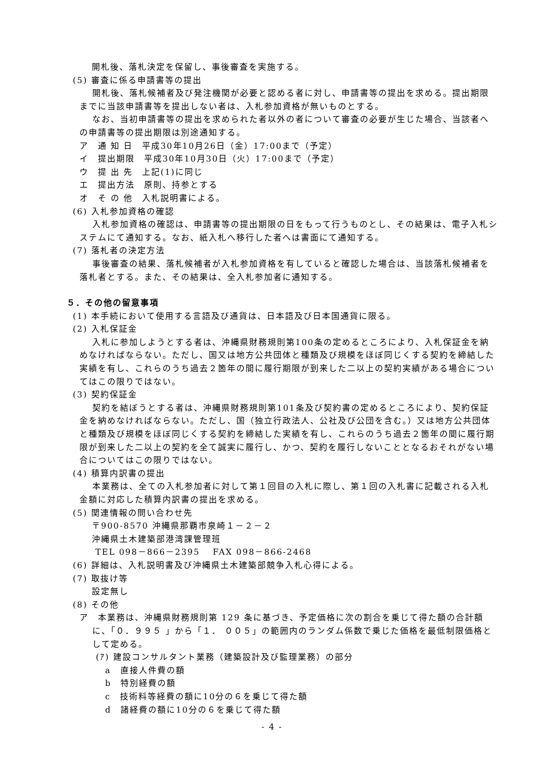開札後、落札決定を保留し、事後審査を実施する。
(5) 審査に係る申請書等の提出
開札後、落札候補者及び発注機関が必要と認める者に対し、申請書等の提出を求める。提出期限までに当該申請書等を提出しない者は、入札参加資格が無いものとする。
なお、当初申請書等の提出を求められた者以外の者について審査の必要が生じた場合、当該者への申請書等の提出期限は別途通知する。
ア　通 知 日　平成30年10月26日（金）17:00まで（予定）
イ　提出期限　平成30年10月30日（火）17:00まで（予定）
ウ　提 出 先　上記(1)に同じ
エ　提出方法　原則、持参とする
オ　そ の 他　入札説明書による。
(6) 入札参加資格の確認
入札参加資格の確認は、申請書等の提出期限の日をもって行うものとし、その結果は、電子入札システムにて通知する。なお、紙入札へ移行した者へは書面にて通知する。
(7) 落札者の決定方法
事後審査の結果、落札候補者が入札参加資格を有していると確認した場合は、当該落札候補者を落札者とする。また、その結果は、全入札参加者に通知する。
５．その他の留意事項
(1) 本手続において使用する言語及び通貨は、日本語及び日本国通貨に限る。
(2) 入札保証金
入札に参加しようとする者は、沖縄県財務規則第100条の定めるところにより、入札保証金を納めなければならない。ただし、国又は地方公共団体と種類及び規模をほぼ同じくする契約を締結した実績を有し、これらのうち過去２箇年の間に履行期限が到来した二以上の契約実績がある場合についてはこの限りではない。
(3) 契約保証金
契約を結ぼうとする者は、沖縄県財務規則第101条及び契約書の定めるところにより、契約保証金を納めなければならない。ただし、国（独立行政法人、公社及び公団を含む。）又は地方公共団体と種類及び規模をほぼ同じくする契約を締結した実績を有し、これらのうち過去２箇年の間に履行期限が到来した二以上の契約を全て誠実に履行し、かつ、契約を履行しないこととなるおそれがない場合についてはこの限りではない。
(4) 積算内訳書の提出
本業務は、全ての入札参加者に対して第１回目の入札に際し、第１回の入札書に記載される入札金額に対応した積算内訳書の提出を求める。
(5) 関連情報の問い合わせ先
〒900-8570 沖縄県那覇市泉崎１－２－２
沖縄県土木建築部港湾課管理班
TEL 098－866－2395　 FAX 098－866-2468
(6) 詳細は、入札説明書及び沖縄県土木建築部競争入札心得による。
(7) 取抜け等
設定無し
(8) その他
ア　本業務は、沖縄県財務規則第 129 条に基づき、予定価格に次の割合を乗じて得た額の合計額に、「０．９９５ 」から「１． ００５」の範囲内のランダム係数で乗じた価格を最低制限価格として定める。
(ｱ) 建設コンサルタント業務（建築設計及び監理業務）の部分
a　直接人件費の額
b　特別経費の額
c　技術料等経費の額に10分の６を乗じて得た額
d　諸経費の額に10分の６を乗じて得た額
- 4 -